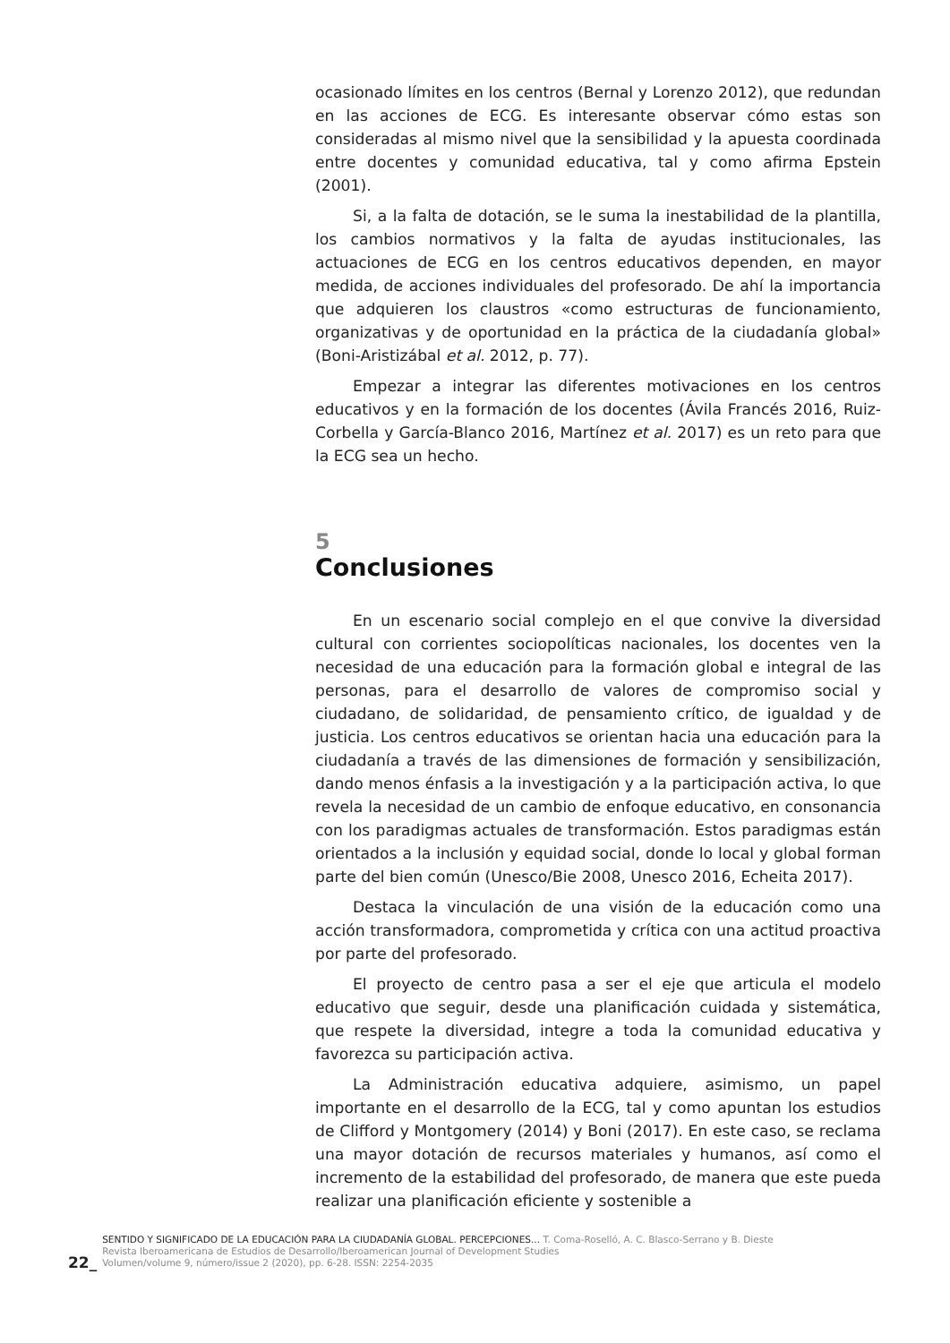ocasionado límites en los centros (Bernal y Lorenzo 2012), que redundan en las acciones de ECG. Es interesante observar cómo estas son consideradas al mismo nivel que la sensibilidad y la apuesta coordinada entre docentes y comunidad educativa, tal y como afirma Epstein (2001).
Si, a la falta de dotación, se le suma la inestabilidad de la plantilla, los cambios normativos y la falta de ayudas institucionales, las actuaciones de ECG en los centros educativos dependen, en mayor medida, de acciones individuales del profesorado. De ahí la importancia que adquieren los claustros «como estructuras de funcionamiento, organizativas y de oportunidad en la práctica de la ciudadanía global» (Boni-Aristizábal et al. 2012, p. 77).
Empezar a integrar las diferentes motivaciones en los centros educativos y en la formación de los docentes (Ávila Francés 2016, Ruiz-Corbella y García-Blanco 2016, Martínez et al. 2017) es un reto para que la ECG sea un hecho.
5
Conclusiones
En un escenario social complejo en el que convive la diversidad cultural con corrientes sociopolíticas nacionales, los docentes ven la necesidad de una educación para la formación global e integral de las personas, para el desarrollo de valores de compromiso social y ciudadano, de solidaridad, de pensamiento crítico, de igualdad y de justicia. Los centros educativos se orientan hacia una educación para la ciudadanía a través de las dimensiones de formación y sensibilización, dando menos énfasis a la investigación y a la participación activa, lo que revela la necesidad de un cambio de enfoque educativo, en consonancia con los paradigmas actuales de transformación. Estos paradigmas están orientados a la inclusión y equidad social, donde lo local y global forman parte del bien común (Unesco/Bie 2008, Unesco 2016, Echeita 2017).
Destaca la vinculación de una visión de la educación como una acción transformadora, comprometida y crítica con una actitud proactiva por parte del profesorado.
El proyecto de centro pasa a ser el eje que articula el modelo educativo que seguir, desde una planificación cuidada y sistemática, que respete la diversidad, integre a toda la comunidad educativa y favorezca su participación activa.
La Administración educativa adquiere, asimismo, un papel importante en el desarrollo de la ECG, tal y como apuntan los estudios de Clifford y Montgomery (2014) y Boni (2017). En este caso, se reclama una mayor dotación de recursos materiales y humanos, así como el incremento de la estabilidad del profesorado, de manera que este pueda realizar una planificación eficiente y sostenible a
22_
SENTIDO Y SIGNIFICADO DE LA EDUCACIÓN PARA LA CIUDADANÍA GLOBAL. PERCEPCIONES... T. Coma-Roselló, A. C. Blasco-Serrano y B. Dieste
Revista Iberoamericana de Estudios de Desarrollo/Iberoamerican Journal of Development Studies
Volumen/volume 9, número/issue 2 (2020), pp. 6-28. ISSN: 2254-2035